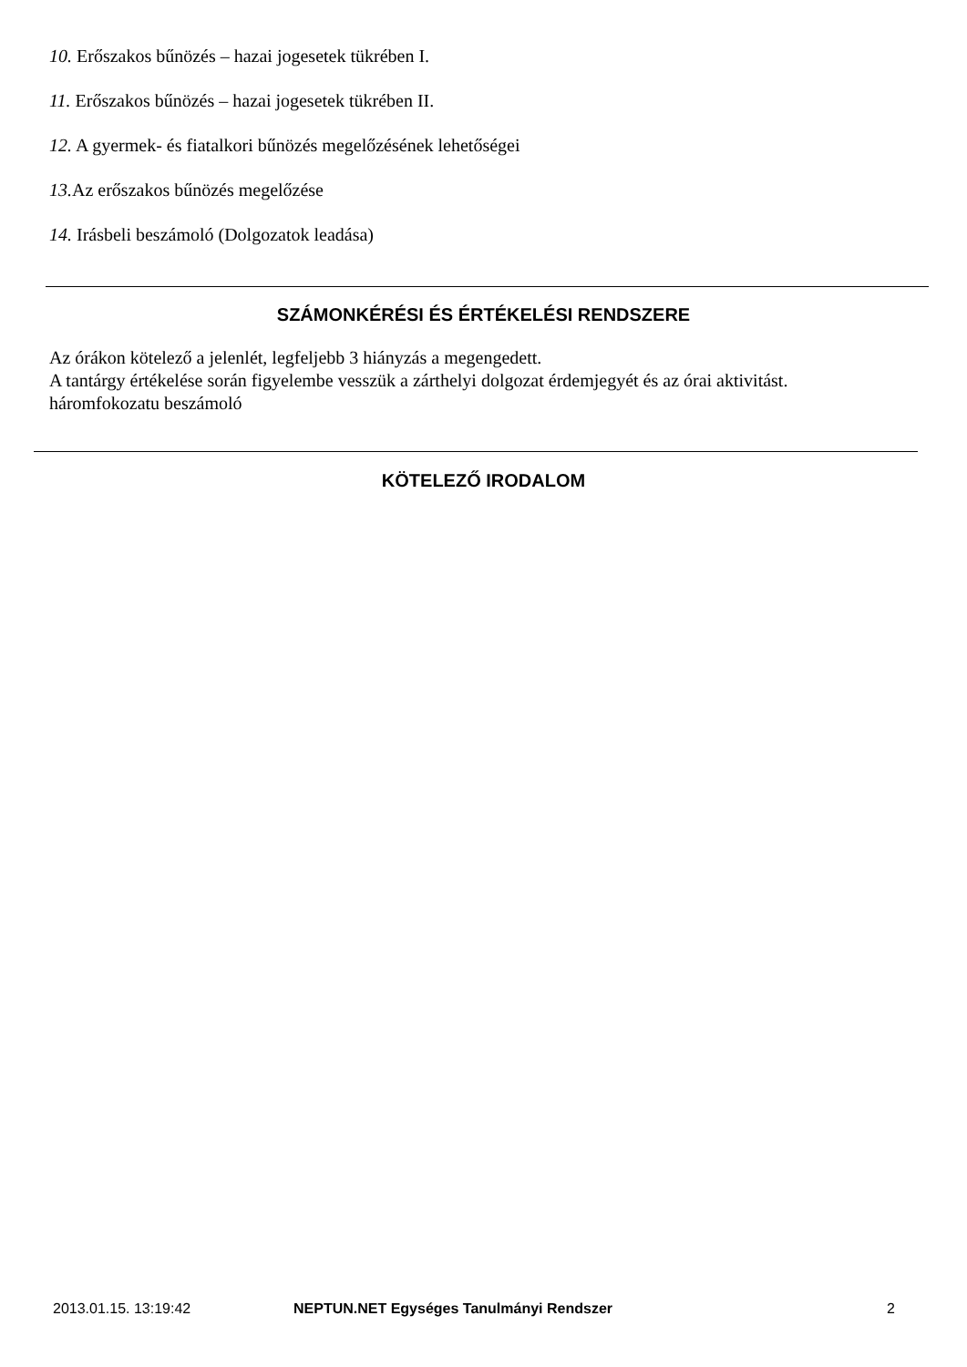10. Erőszakos bűnözés – hazai jogesetek tükrében I.
11. Erőszakos bűnözés – hazai jogesetek tükrében II.
12. A gyermek- és fiatalkori bűnözés megelőzésének lehetőségei
13. Az erőszakos bűnözés megelőzése
14. Irásbeli beszámoló (Dolgozatok leadása)
SZÁMONKÉRÉSI ÉS ÉRTÉKELÉSI RENDSZERE
Az órákon kötelező a jelenlét, legfeljebb 3 hiányzás a megengedett.
A tantárgy értékelése során figyelembe vesszük a zárthelyi dolgozat érdemjegyét és az órai aktivitást.
háromfokozatu beszámoló
KÖTELEZŐ IRODALOM
2013.01.15. 13:19:42
NEPTUN.NET Egységes Tanulmányi Rendszer
2